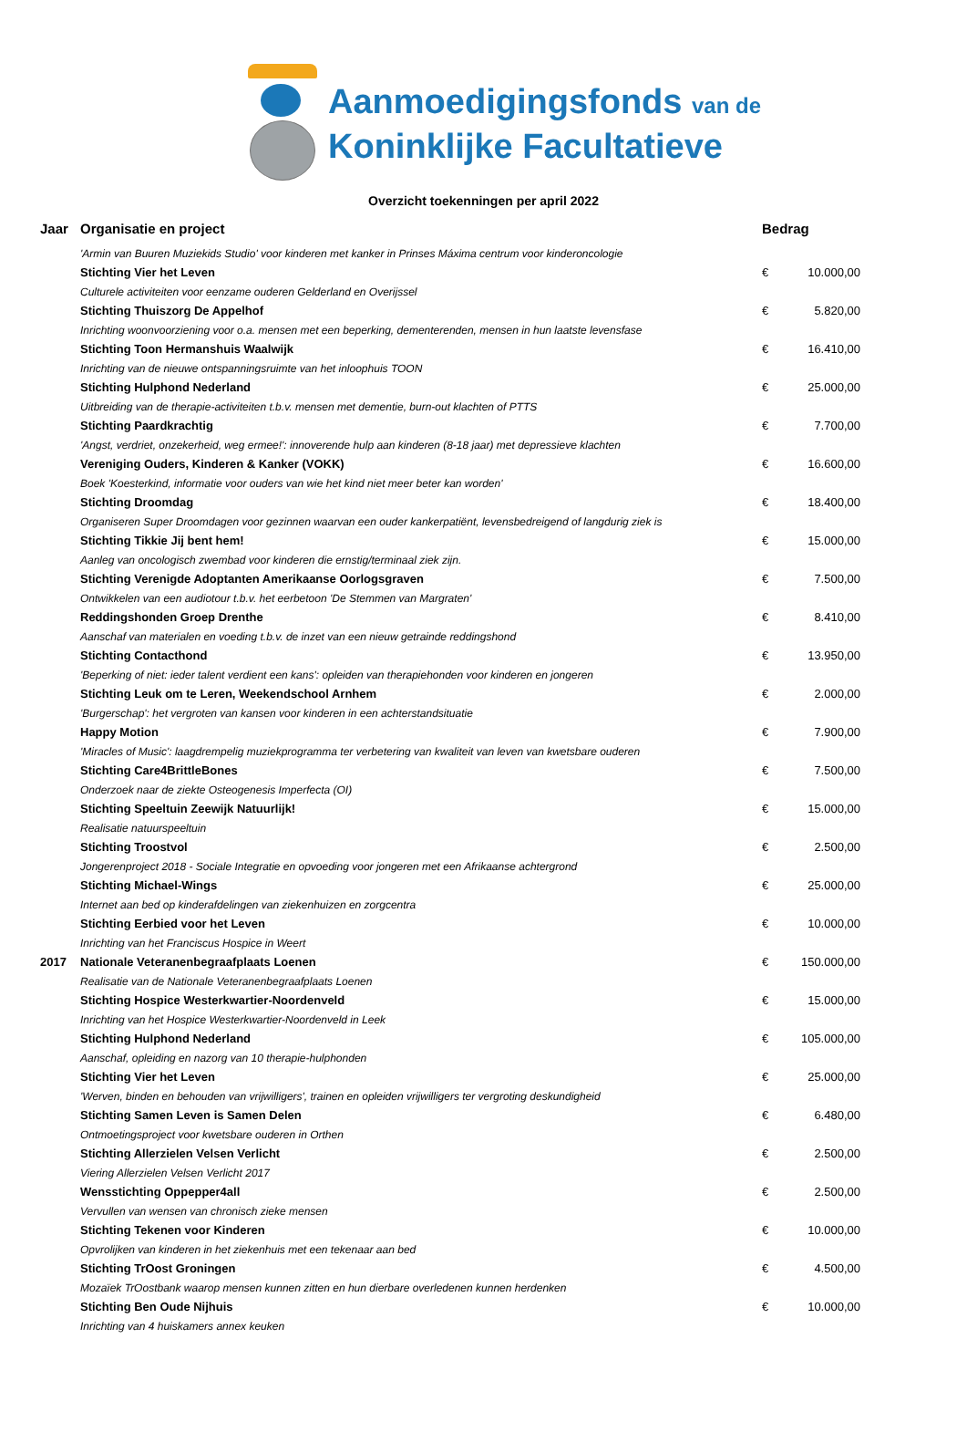Aanmoedigingsfonds van de
Koninklijke Facultatieve
Overzicht toekenningen per april 2022
| Jaar | Organisatie en project | Bedrag | |
| --- | --- | --- | --- |
| | 'Armin van Buuren Muziekids Studio' voor kinderen met kanker in Prinses Máxima centrum voor kinderoncologie | | |
| | Stichting Vier het Leven | € | 10.000,00 |
| | Culturele activiteiten voor eenzame ouderen Gelderland en Overijssel | | |
| | Stichting Thuiszorg De Appelhof | € | 5.820,00 |
| | Inrichting woonvoorziening voor o.a. mensen met een beperking, dementerenden, mensen in hun laatste levensfase | | |
| | Stichting Toon Hermanshuis Waalwijk | € | 16.410,00 |
| | Inrichting van de nieuwe ontspanningsruimte van het inloophuis TOON | | |
| | Stichting Hulphond Nederland | € | 25.000,00 |
| | Uitbreiding van de therapie-activiteiten t.b.v. mensen met dementie, burn-out klachten of PTTS | | |
| | Stichting Paardkrachtig | € | 7.700,00 |
| | 'Angst, verdriet, onzekerheid, weg ermee!': innoverende hulp aan kinderen (8-18 jaar) met depressieve klachten | | |
| | Vereniging Ouders, Kinderen & Kanker (VOKK) | € | 16.600,00 |
| | Boek 'Koesterkind, informatie voor ouders van wie het kind niet meer beter kan worden' | | |
| | Stichting Droomdag | € | 18.400,00 |
| | Organiseren Super Droomdagen voor gezinnen waarvan een ouder kankerpatiënt, levensbedreigend of langdurig ziek is | | |
| | Stichting Tikkie Jij bent hem! | € | 15.000,00 |
| | Aanleg van oncologisch zwembad voor kinderen die ernstig/terminaal ziek zijn. | | |
| | Stichting Verenigde Adoptanten Amerikaanse Oorlogsgraven | € | 7.500,00 |
| | Ontwikkelen van een audiotour t.b.v. het eerbetoon 'De Stemmen van Margraten' | | |
| | Reddingshonden Groep Drenthe | € | 8.410,00 |
| | Aanschaf van materialen en voeding t.b.v. de inzet van een nieuw getrainde reddingshond | | |
| | Stichting Contacthond | € | 13.950,00 |
| | 'Beperking of niet: ieder talent verdient een kans': opleiden van therapiehonden voor kinderen en jongeren | | |
| | Stichting Leuk om te Leren, Weekendschool Arnhem | € | 2.000,00 |
| | 'Burgerschap': het vergroten van kansen voor kinderen in een achterstandsituatie | | |
| | Happy Motion | € | 7.900,00 |
| | 'Miracles of Music': laagdrempelig muziekprogramma ter verbetering van kwaliteit van leven van kwetsbare ouderen | | |
| | Stichting Care4BrittleBones | € | 7.500,00 |
| | Onderzoek naar de ziekte Osteogenesis Imperfecta (OI) | | |
| | Stichting Speeltuin Zeewijk Natuurlijk! | € | 15.000,00 |
| | Realisatie natuurspeeltuin | | |
| | Stichting Troostvol | € | 2.500,00 |
| | Jongerenproject 2018 - Sociale Integratie en opvoeding voor jongeren met een Afrikaanse achtergrond | | |
| | Stichting Michael-Wings | € | 25.000,00 |
| | Internet aan bed op kinderafdelingen van ziekenhuizen en zorgcentra | | |
| | Stichting Eerbied voor het Leven | € | 10.000,00 |
| | Inrichting van het Franciscus Hospice in Weert | | |
| 2017 | Nationale Veteranenbegraafplaats Loenen | € | 150.000,00 |
| | Realisatie van de Nationale Veteranenbegraafplaats Loenen | | |
| | Stichting Hospice Westerkwartier-Noordenveld | € | 15.000,00 |
| | Inrichting van het Hospice Westerkwartier-Noordenveld in Leek | | |
| | Stichting Hulphond Nederland | € | 105.000,00 |
| | Aanschaf, opleiding en nazorg van 10 therapie-hulphonden | | |
| | Stichting Vier het Leven | € | 25.000,00 |
| | 'Werven, binden en behouden van vrijwilligers', trainen en opleiden vrijwilligers ter vergroting deskundigheid | | |
| | Stichting Samen Leven is Samen Delen | € | 6.480,00 |
| | Ontmoetingsproject voor kwetsbare ouderen in Orthen | | |
| | Stichting Allerzielen Velsen Verlicht | € | 2.500,00 |
| | Viering Allerzielen Velsen Verlicht 2017 | | |
| | Wensstichting Oppepper4all | € | 2.500,00 |
| | Vervullen van wensen van chronisch zieke mensen | | |
| | Stichting Tekenen voor Kinderen | € | 10.000,00 |
| | Opvrolijken van kinderen in het ziekenhuis met een tekenaar aan bed | | |
| | Stichting TrOost Groningen | € | 4.500,00 |
| | Mozaïek TrOostbank waarop mensen kunnen zitten en hun dierbare overledenen kunnen herdenken | | |
| | Stichting Ben Oude Nijhuis | € | 10.000,00 |
| | Inrichting van 4 huiskamers annex keuken | | |